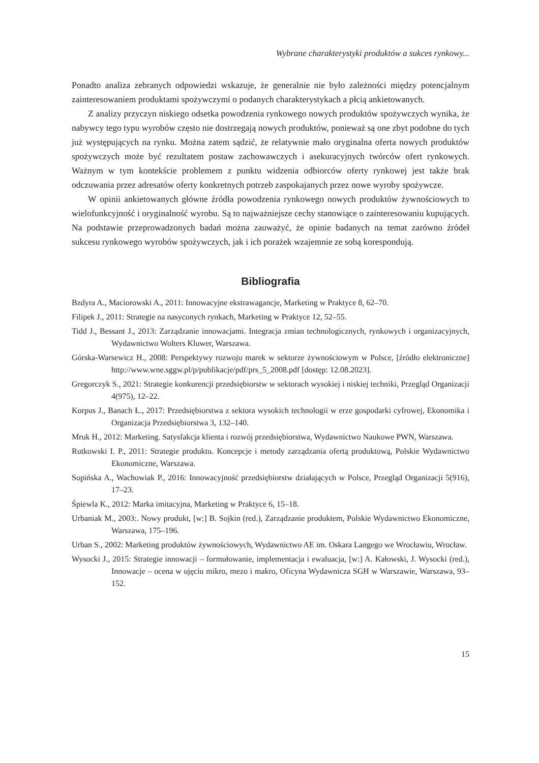Wybrane charakterystyki produktów a sukces rynkowy...
Ponadto analiza zebranych odpowiedzi wskazuje, że generalnie nie było zależności między potencjalnym zainteresowaniem produktami spożywczymi o podanych charakterystykach a płcią ankietowanych.
Z analizy przyczyn niskiego odsetka powodzenia rynkowego nowych produktów spożywczych wynika, że nabywcy tego typu wyrobów często nie dostrzegają nowych produktów, ponieważ są one zbyt podobne do tych już występujących na rynku. Można zatem sądzić, że relatywnie mało oryginalna oferta nowych produktów spożywczych może być rezultatem postaw zachowawczych i asekuracyjnych twórców ofert rynkowych. Ważnym w tym kontekście problemem z punktu widzenia odbiorców oferty rynkowej jest także brak odczuwania przez adresatów oferty konkretnych potrzeb zaspokajanych przez nowe wyroby spożywcze.
W opinii ankietowanych główne źródła powodzenia rynkowego nowych produktów żywnościowych to wielofunkcyjność i oryginalność wyrobu. Są to najważniejsze cechy stanowiące o zainteresowaniu kupujących. Na podstawie przeprowadzonych badań można zauważyć, że opinie badanych na temat zarówno źródeł sukcesu rynkowego wyrobów spożywczych, jak i ich porażek wzajemnie ze sobą korespondują.
Bibliografia
Bzdyra A., Maciorowski A., 2011: Innowacyjne ekstrawagancje, Marketing w Praktyce 8, 62–70.
Filipek J., 2011: Strategie na nasyconych rynkach, Marketing w Praktyce 12, 52–55.
Tidd J., Bessant J., 2013: Zarządzanie innowacjami. Integracja zmian technologicznych, rynkowych i organizacyjnych, Wydawnictwo Wolters Kluwer, Warszawa.
Górska-Warsewicz H., 2008: Perspektywy rozwoju marek w sektorze żywnościowym w Polsce, [źródło elektroniczne] http://www.wne.sggw.pl/p/publikacje/pdf/prs_5_2008.pdf [dostęp: 12.08.2023].
Gregorczyk S., 2021: Strategie konkurencji przedsiębiorstw w sektorach wysokiej i niskiej techniki, Przegląd Organizacji 4(975), 12–22.
Korpus J., Banach Ł., 2017: Przedsiębiorstwa z sektora wysokich technologii w erze gospodarki cyfrowej, Ekonomika i Organizacja Przedsiębiorstwa 3, 132–140.
Mruk H., 2012: Marketing. Satysfakcja klienta i rozwój przedsiębiorstwa, Wydawnictwo Naukowe PWN, Warszawa.
Rutkowski I. P., 2011: Strategie produktu. Koncepcje i metody zarządzania ofertą produktową, Polskie Wydawnictwo Ekonomiczne, Warszawa.
Sopińska A., Wachowiak P., 2016: Innowacyjność przedsiębiorstw działających w Polsce, Przegląd Organizacji 5(916), 17–23.
Śpiewla K., 2012: Marka imitacyjna, Marketing w Praktyce 6, 15–18.
Urbaniak M., 2003:. Nowy produkt, [w:] B. Sojkin (red.), Zarządzanie produktem, Polskie Wydawnictwo Ekonomiczne, Warszawa, 175–196.
Urban S., 2002: Marketing produktów żywnościowych, Wydawnictwo AE im. Oskara Langego we Wrocławiu, Wrocław.
Wysocki J., 2015: Strategie innowacji – formułowanie, implementacja i ewaluacja, [w:] A. Kałowski, J. Wysocki (red.), Innowacje – ocena w ujęciu mikro, mezo i makro, Oficyna Wydawnicza SGH w Warszawie, Warszawa, 93–152.
15